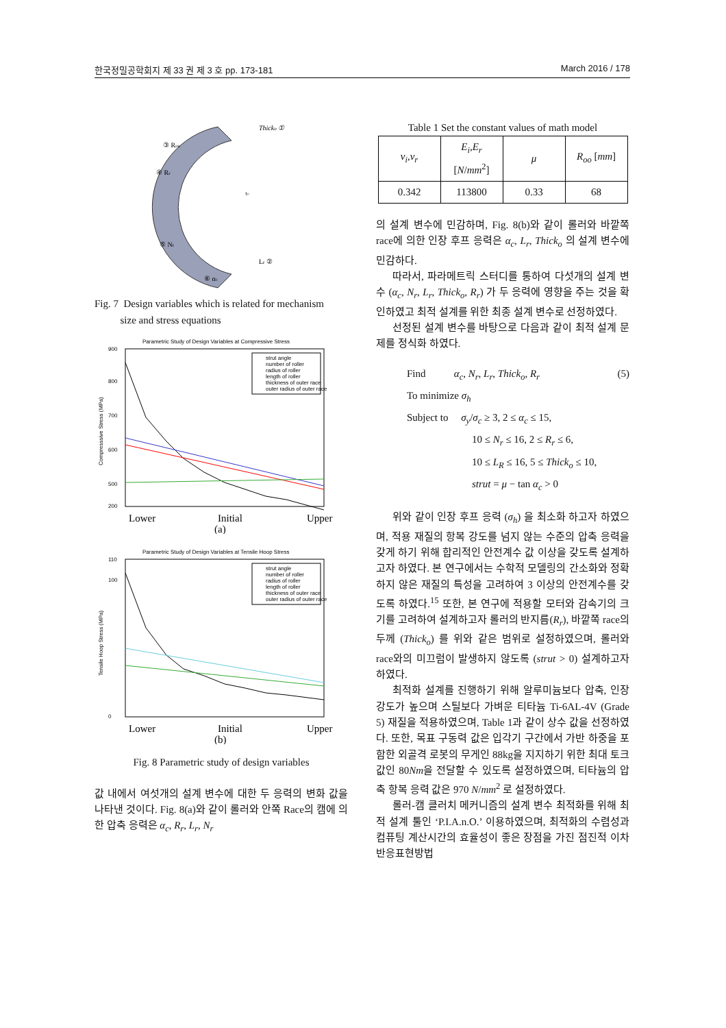한국정밀공학회지 제 33 권 제 3 호 pp. 173-181 March 2016 / 178
Thicko ①
③ Roo
④ Rr
⑤ Nr
Lr ②
⑥ αc
τc
Fig. 7 Design variables which is related for mechanism
size and stress equations
Parametric Study of Design Variables at Compressive Stress
900
800
700
600
500
200
Compresssive Stress (MPa)
strut angle
number of roller
radius of roller
length of roller
thickness of outer race
outer radius of outer race
Lower
Initial
Upper
(a)
Parametric Study of Design Variables at Tensile Hoop Stress
110
100
0
Tensile Hoop Stress (MPa)
strut angle
number of roller
radius of roller
length of roller
thickness of outer race
outer radius of outer race
Lower
Initial
Upper
(b)
Fig. 8 Parametric study of design variables
값 내에서 여섯개의 설계 변수에 대한 두 응력의 변화 값을 나타낸 것이다. Fig. 8(a)와 같이 롤러와 안쪽 Race의 캠에 의한 압축 응력은 α<sub>c</sub>, R<sub>r</sub>, L<sub>r</sub>, N<sub>r</sub>
Table 1 Set the constant values of math model
| v<sub>i</sub> , v<sub>r</sub> | E<sub>i</sub> , E<sub>r</sub> [ N / mm<sup>2</sup>] | μ | R<sub>oo</sub> [ mm ] |
| --- | --- | --- | --- |
| 0.342 | 113800 | 0.33 | 68 |
의 설계 변수에 민감하며, Fig. 8(b)와 같이 롤러와 바깥쪽 race에 의한 인장 후프 응력은 α<sub>c</sub>, L<sub>r</sub>, Thick<sub>o</sub> 의 설계 변수에 민감하다.
따라서, 파라메트릭 스터디를 통하여 다섯개의 설계 변수 (α<sub>c</sub>, N<sub>r</sub>, L<sub>r</sub>, Thick<sub>o</sub>, R<sub>r</sub>) 가 두 응력에 영향을 주는 것을 확인하였고 최적 설계를 위한 최종 설계 변수로 선정하였다.
선정된 설계 변수를 바탕으로 다음과 같이 최적 설계 문제를 정식화 하였다.
Find α<sub>c</sub>, N<sub>r</sub>, L<sub>r</sub>, Thick<sub>o</sub>, R<sub>r</sub> (5)
To minimize σ<sub>h</sub>
Subject to σ<sub>y</sub>/σ<sub>c</sub> ≥ 3, 2 ≤ α<sub>c</sub> ≤ 15,
10 ≤ N<sub>r</sub> ≤ 16, 2 ≤ R<sub>r</sub> ≤ 6,
10 ≤ L<sub>R</sub> ≤ 16, 5 ≤ Thick<sub>o</sub> ≤ 10,
strut = μ − tan α<sub>c</sub> > 0
위와 같이 인장 후프 응력 (σ<sub>h</sub>) 을 최소화 하고자 하였으며, 적용 재질의 항복 강도를 넘지 않는 수준의 압축 응력을 갖게 하기 위해 합리적인 안전계수 값 이상을 갖도록 설계하고자 하였다. 본 연구에서는 수학적 모델링의 간소화와 정확하지 않은 재질의 특성을 고려하여 3 이상의 안전계수를 갖도록 하였다.<sup>15</sup> 또한, 본 연구에 적용할 모터와 감속기의 크기를 고려하여 설계하고자 롤러의 반지름(R<sub>r</sub>), 바깥쪽 race의 두께 (Thick<sub>o</sub>) 를 위와 같은 범위로 설정하였으며, 롤러와 race와의 미끄럼이 발생하지 않도록 (strut > 0) 설계하고자 하였다.
최적화 설계를 진행하기 위해 알루미늄보다 압축, 인장 강도가 높으며 스틸보다 가벼운 티타늄 Ti-6AL-4V (Grade 5) 재질을 적용하였으며, Table 1과 같이 상수 값을 선정하였다. 또한, 목표 구동력 값은 입각기 구간에서 가반 하중을 포함한 외골격 로봇의 무게인 88kg을 지지하기 위한 최대 토크 값인 80Nm을 전달할 수 있도록 설정하였으며, 티타늄의 압축 항복 응력 값은 970 N/mm<sup>2</sup> 로 설정하였다.
롤러-캠 클러치 메커니즘의 설계 변수 최적화를 위해 최적 설계 툴인 ‘P.I.A.n.O.’ 이용하였으며, 최적화의 수렴성과 컴퓨팅 계산시간의 효율성이 좋은 장점을 가진 점진적 이차 반응표현방법